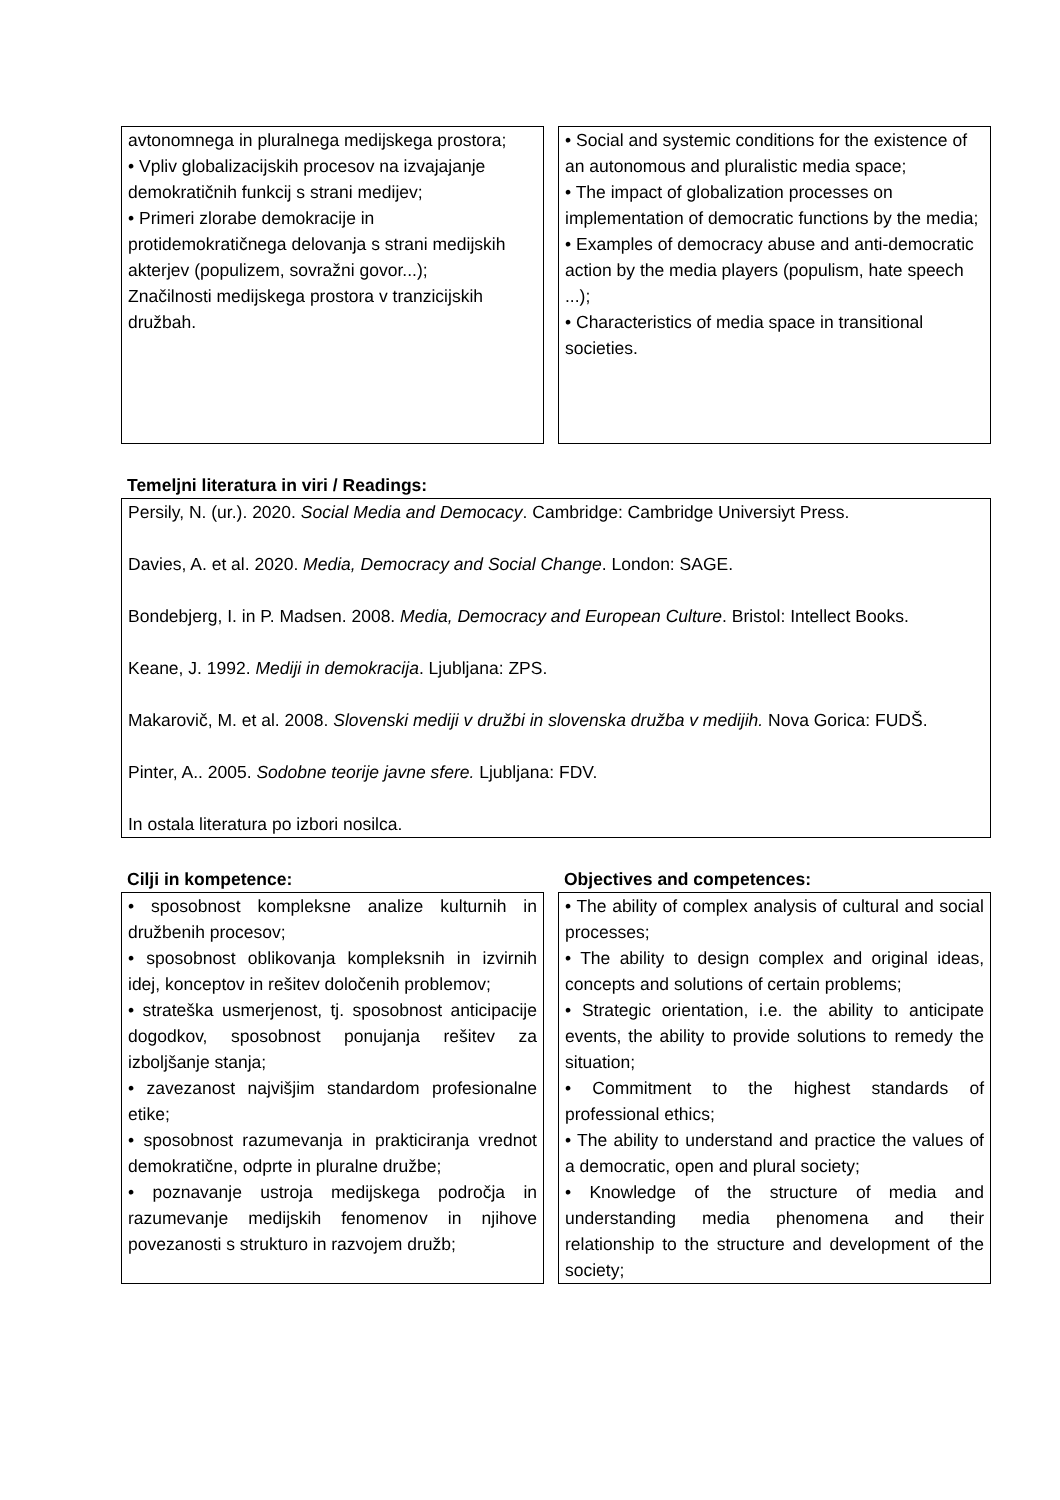avtonomnega in pluralnega medijskega prostora;
• Vpliv globalizacijskih procesov na izvajajanje demokratičnih funkcij s strani medijev;
• Primeri zlorabe demokracije in protidemokratičnega delovanja s strani medijskih akterjev (populizem, sovražni govor...);
Značilnosti medijskega prostora v tranzicijskih družbah.
• Social and systemic conditions for the existence of an autonomous and pluralistic media space;
• The impact of globalization processes on implementation of democratic functions by the media;
• Examples of democracy abuse and anti-democratic action by the media players (populism, hate speech ...);
• Characteristics of media space in transitional societies.
Temeljni literatura in viri / Readings:
Persily, N. (ur.). 2020. Social Media and Democacy. Cambridge: Cambridge Universiyt Press.
Davies, A. et al. 2020. Media, Democracy and Social Change. London: SAGE.
Bondebjerg, I. in P. Madsen. 2008. Media, Democracy and European Culture. Bristol: Intellect Books.
Keane, J. 1992. Mediji in demokracija. Ljubljana: ZPS.
Makarovič, M. et al. 2008. Slovenski mediji v družbi in slovenska družba v medijih. Nova Gorica: FUDŠ.
Pinter, A.. 2005. Sodobne teorije javne sfere. Ljubljana: FDV.
In ostala literatura po izbori nosilca.
Cilji in kompetence: Objectives and competences:
• sposobnost kompleksne analize kulturnih in družbenih procesov;
• sposobnost oblikovanja kompleksnih in izvirnih idej, konceptov in rešitev določenih problemov;
• strateška usmerjenost, tj. sposobnost anticipacije dogodkov, sposobnost ponujanja rešitev za izboljšanje stanja;
• zavezanost najvišjim standardom profesionalne etike;
• sposobnost razumevanja in prakticiranja vrednot demokratične, odprte in pluralne družbe;
• poznavanje ustroja medijskega področja in razumevanje medijskih fenomenov in njihove povezanosti s strukturo in razvojem družb;
• The ability of complex analysis of cultural and social processes;
• The ability to design complex and original ideas, concepts and solutions of certain problems;
• Strategic orientation, i.e. the ability to anticipate events, the ability to provide solutions to remedy the situation;
• Commitment to the highest standards of professional ethics;
• The ability to understand and practice the values of a democratic, open and plural society;
• Knowledge of the structure of media and understanding media phenomena and their relationship to the structure and development of the society;